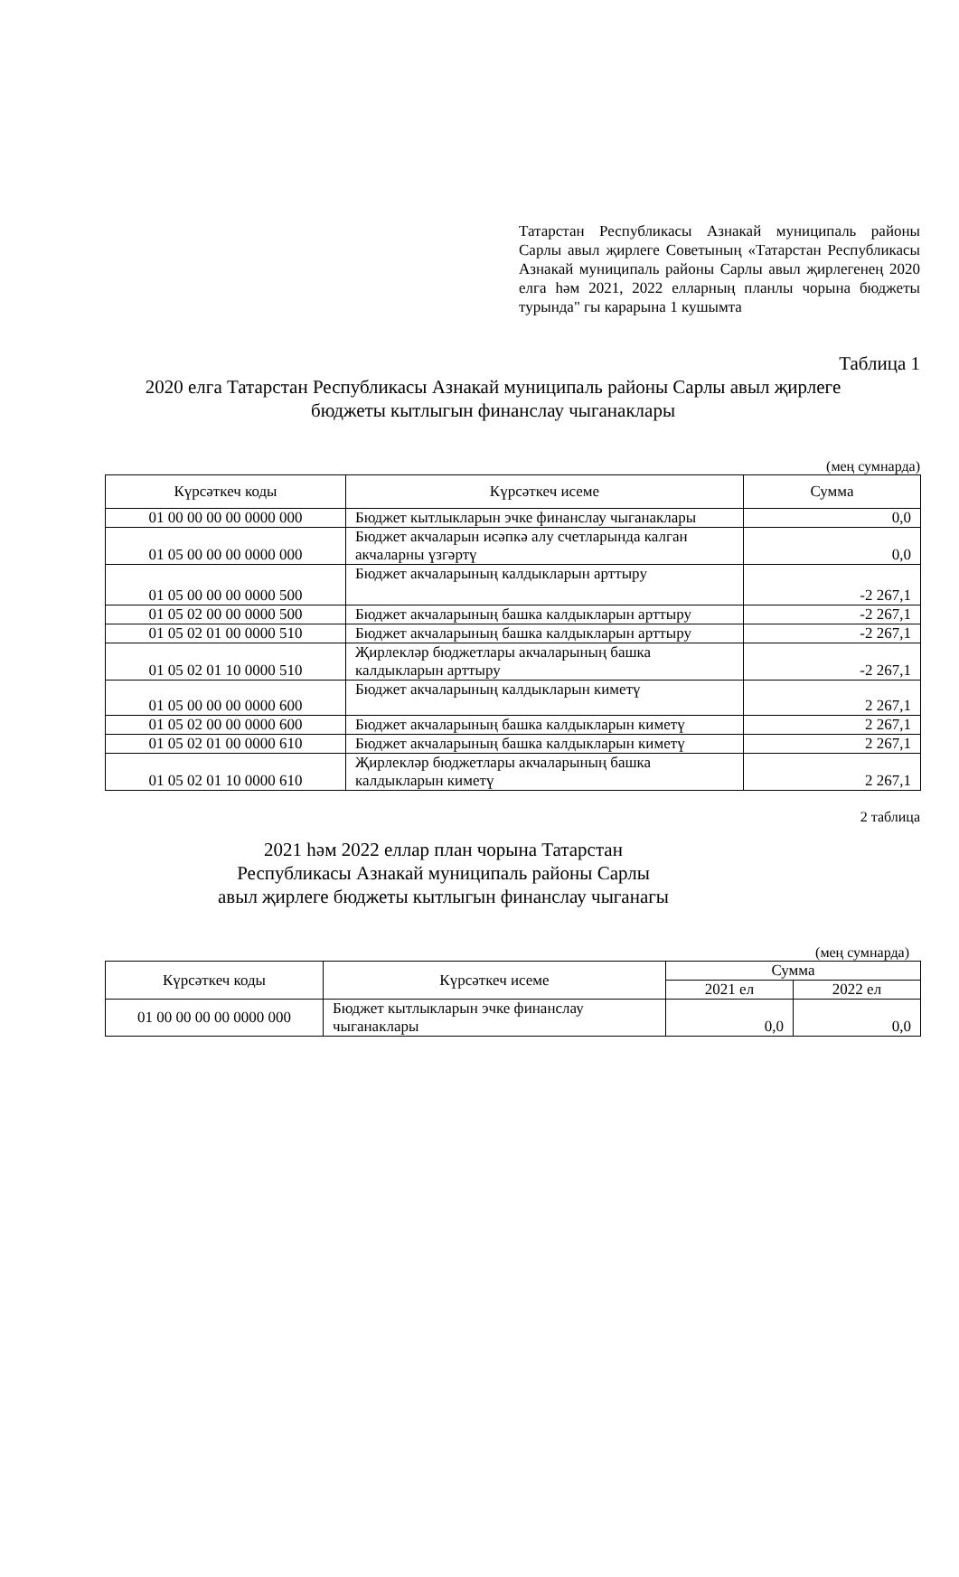Татарстан Республикасы Азнакай муниципаль районы Сарлы авыл җирлеге Советының «Татарстан Республикасы Азнакай муниципаль районы Сарлы авыл җирлегенең 2020 елга һәм 2021, 2022 елларның планлы чорына бюджеты турында" гы карарына 1 кушымта
Таблица 1
2020 елга Татарстан Республикасы Азнакай муниципаль районы Сарлы авыл җирлеге бюджеты кытлыгын финанслау чыганаклары
(мең сумнарда)
| Күрсәткеч коды | Күрсәткеч исеме | Сумма |
| --- | --- | --- |
| 01 00 00 00 00 0000 000 | Бюджет кытлыкларын эчке финанслау чыганаклары | 0,0 |
| 01 05 00 00 00 0000 000 | Бюджет акчаларын исәпкә алу счетларында калган акчаларны үзгәртү | 0,0 |
| 01 05 00 00 00 0000 500 | Бюджет акчаларының калдыкларын арттыру | -2 267,1 |
| 01 05 02 00 00 0000 500 | Бюджет акчаларының башка калдыкларын арттыру | -2 267,1 |
| 01 05 02 01 00 0000 510 | Бюджет акчаларының башка калдыкларын арттыру | -2 267,1 |
| 01 05 02 01 10 0000 510 | Җирлекләр бюджетлары акчаларының башка калдыкларын арттыру | -2 267,1 |
| 01 05 00 00 00 0000 600 | Бюджет акчаларының калдыкларын киметү | 2 267,1 |
| 01 05 02 00 00 0000 600 | Бюджет акчаларының башка калдыкларын киметү | 2 267,1 |
| 01 05 02 01 00 0000 610 | Бюджет акчаларының башка калдыкларын киметү | 2 267,1 |
| 01 05 02 01 10 0000 610 | Җирлекләр бюджетлары акчаларының башка калдыкларын киметү | 2 267,1 |
2 таблица
2021 һәм 2022 еллар план чорына Татарстан Республикасы Азнакай муниципаль районы Сарлы авыл җирлеге бюджеты кытлыгын финанслау чыганагы
(мең сумнарда)
| Күрсәткеч коды | Күрсәткеч исеме | Сумма | |
| --- | --- | --- | --- |
| | | 2021 ел | 2022 ел |
| 01 00 00 00 00 0000 000 | Бюджет кытлыкларын эчке финанслау чыганаклары | 0,0 | 0,0 |